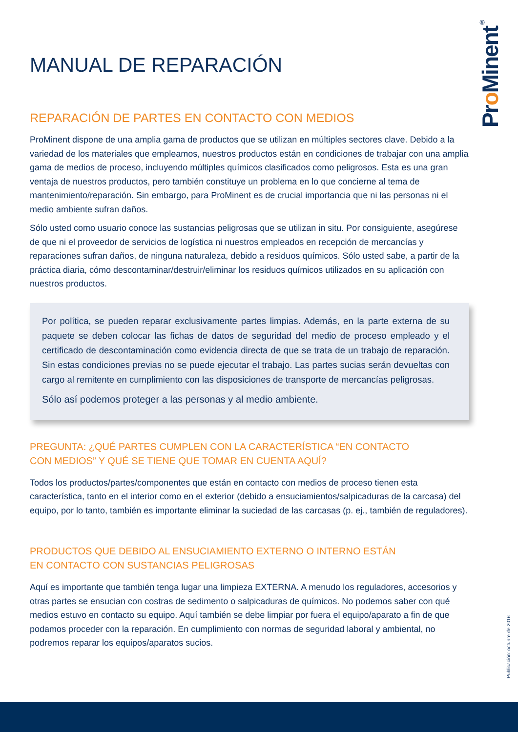Pro Minent<sup>®</sup>
MANUAL DE REPARACIÓN
REPARACIÓN DE PARTES EN CONTACTO CON MEDIOS
ProMinent dispone de una amplia gama de productos que se utilizan en múltiples sectores clave. Debido a la variedad de los materiales que empleamos, nuestros productos están en condiciones de trabajar con una amplia gama de medios de proceso, incluyendo múltiples químicos clasificados como peligrosos. Esta es una gran ventaja de nuestros productos, pero también constituye un problema en lo que concierne al tema de mantenimiento/reparación. Sin embargo, para ProMinent es de crucial importancia que ni las personas ni el medio ambiente sufran daños.
Sólo usted como usuario conoce las sustancias peligrosas que se utilizan in situ. Por consiguiente, asegúrese de que ni el proveedor de servicios de logística ni nuestros empleados en recepción de mercancías y reparaciones sufran daños, de ninguna naturaleza, debido a residuos químicos. Sólo usted sabe, a partir de la práctica diaria, cómo descontaminar/destruir/eliminar los residuos químicos utilizados en su aplicación con nuestros productos.
Por política, se pueden reparar exclusivamente partes limpias. Además, en la parte externa de su paquete se deben colocar las fichas de datos de seguridad del medio de proceso empleado y el certificado de descontaminación como evidencia directa de que se trata de un trabajo de reparación. Sin estas condiciones previas no se puede ejecutar el trabajo. Las partes sucias serán devueltas con cargo al remitente en cumplimiento con las disposiciones de transporte de mercancías peligrosas.
Sólo así podemos proteger a las personas y al medio ambiente.
PREGUNTA: ¿QUÉ PARTES CUMPLEN CON LA CARACTERÍSTICA “EN CONTACTO
CON MEDIOS” Y QUÉ SE TIENE QUE TOMAR EN CUENTA AQUÍ?
Todos los productos/partes/componentes que están en contacto con medios de proceso tienen esta característica, tanto en el interior como en el exterior (debido a ensuciamientos/salpicaduras de la carcasa) del equipo, por lo tanto, también es importante eliminar la suciedad de las carcasas (p. ej., también de reguladores).
PRODUCTOS QUE DEBIDO AL ENSUCIAMIENTO EXTERNO O INTERNO ESTÁN
EN CONTACTO CON SUSTANCIAS PELIGROSAS
Aquí es importante que también tenga lugar una limpieza EXTERNA. A menudo los reguladores, accesorios y otras partes se ensucian con costras de sedimento o salpicaduras de químicos. No podemos saber con qué medios estuvo en contacto su equipo. Aquí también se debe limpiar por fuera el equipo/aparato a fin de que podamos proceder con la reparación. En cumplimiento con normas de seguridad laboral y ambiental, no podremos reparar los equipos/aparatos sucios.
Publicación: octubre de 2016